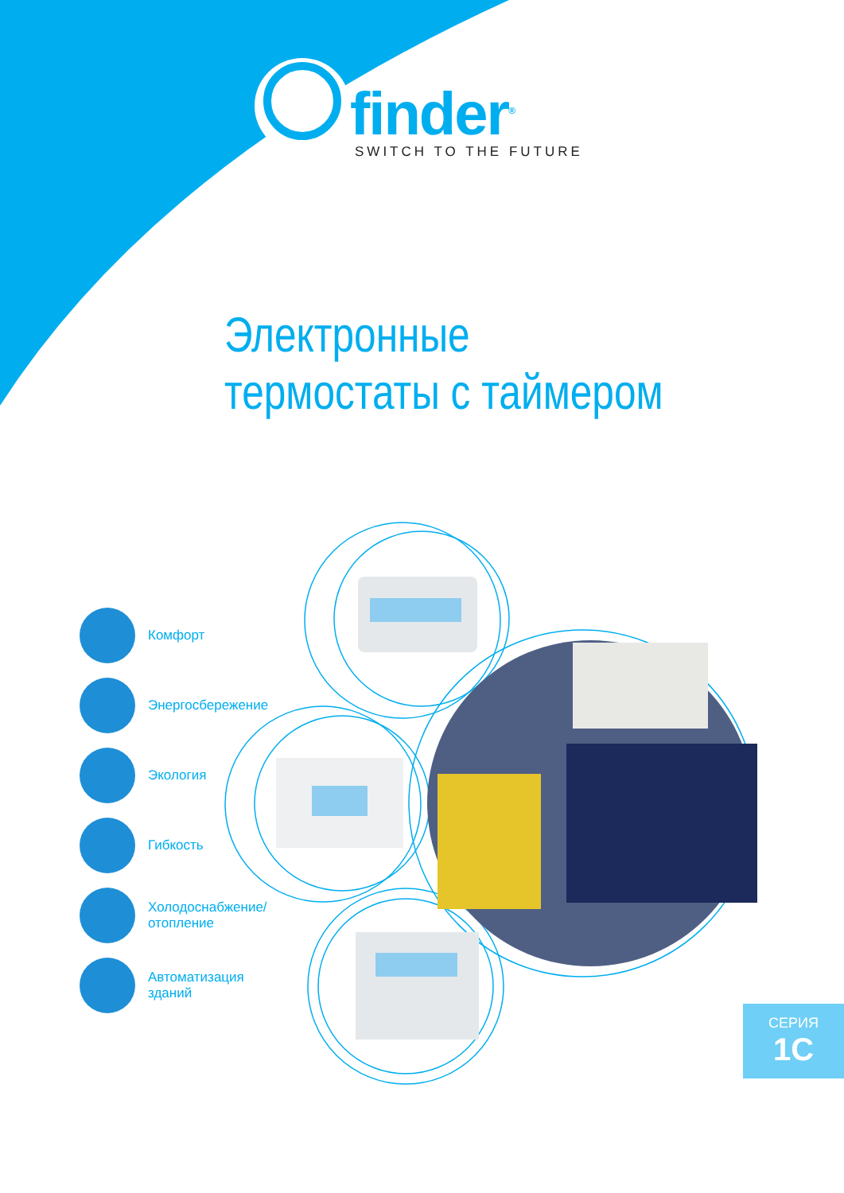finder<sup>®</sup>
SWITCH TO THE FUTURE
Электронные
термостаты с таймером
Комфорт
Энергосбережение
Экология
Гибкость
Холодоснабжение/
отопление
Автоматизация
зданий
СЕРИЯ
1C